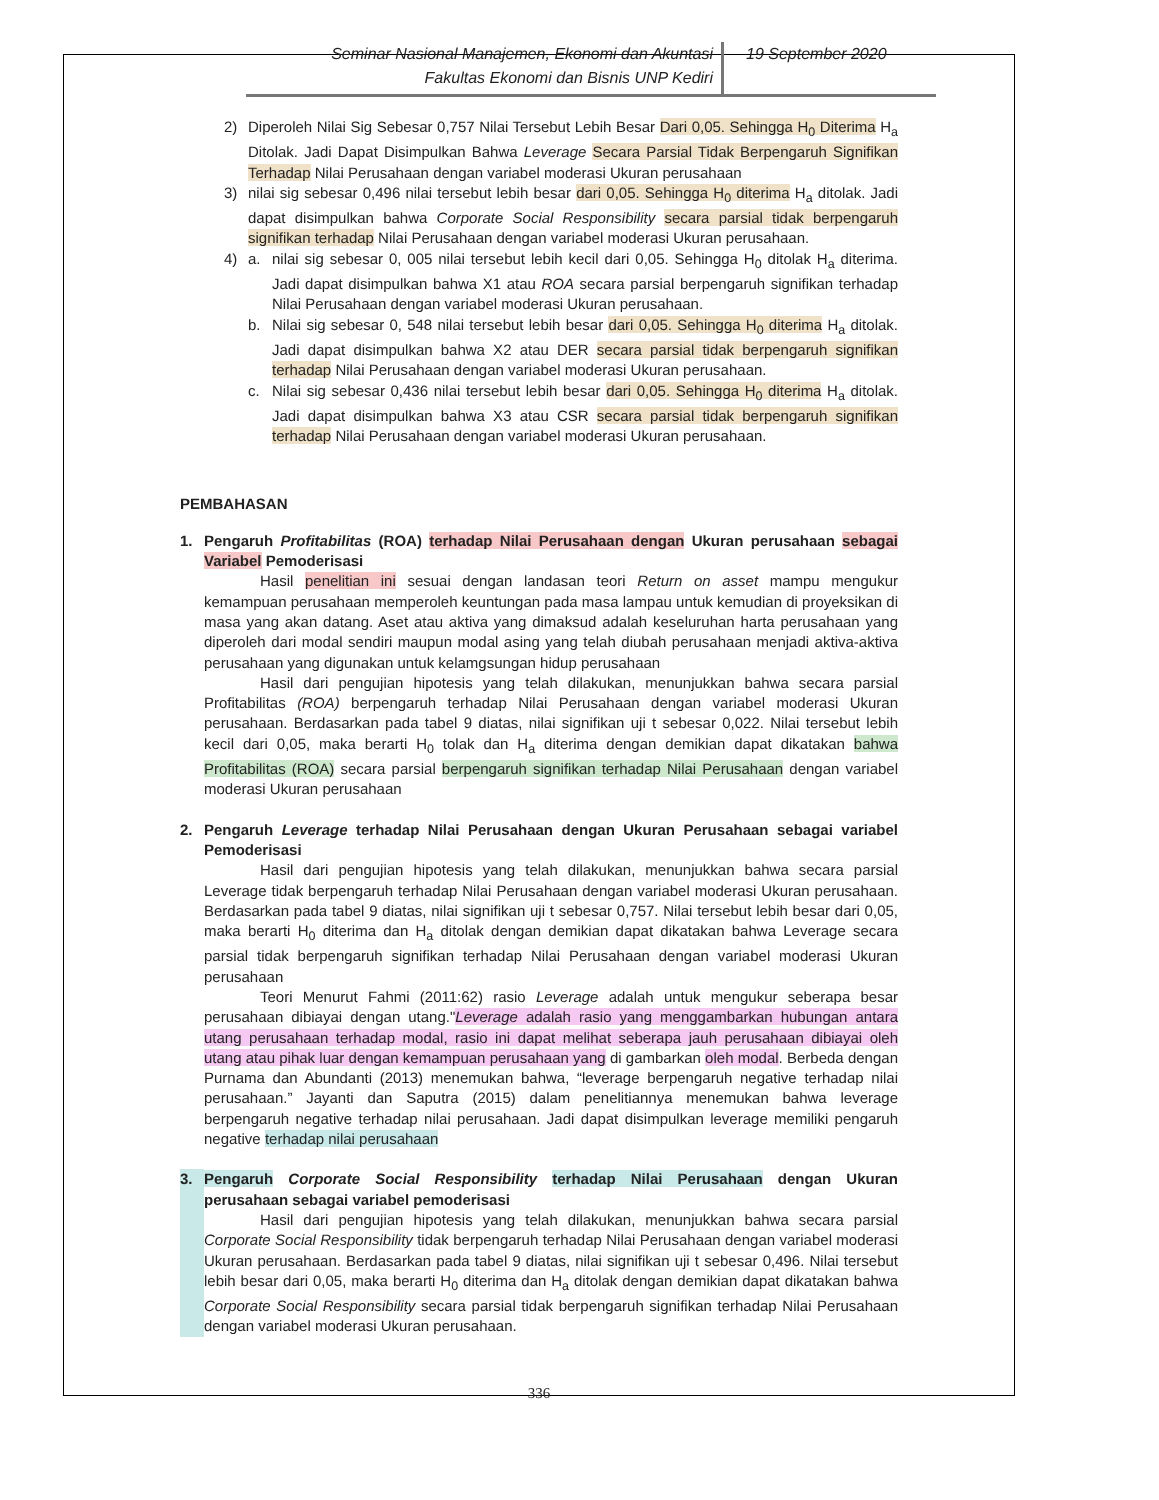Seminar Nasional Manajemen, Ekonomi dan Akuntasi
Fakultas Ekonomi dan Bisnis UNP Kediri
19 September 2020
2) Diperoleh Nilai Sig Sebesar 0,757 Nilai Tersebut Lebih Besar Dari 0,05. Sehingga H<sub>0</sub> Diterima H<sub>a</sub> Ditolak. Jadi Dapat Disimpulkan Bahwa Leverage Secara Parsial Tidak Berpengaruh Signifikan Terhadap Nilai Perusahaan dengan variabel moderasi Ukuran perusahaan
3) nilai sig sebesar 0,496 nilai tersebut lebih besar dari 0,05. Sehingga H<sub>0</sub> diterima H<sub>a</sub> ditolak. Jadi dapat disimpulkan bahwa Corporate Social Responsibility secara parsial tidak berpengaruh signifikan terhadap Nilai Perusahaan dengan variabel moderasi Ukuran perusahaan.
4) a. nilai sig sebesar 0, 005 nilai tersebut lebih kecil dari 0,05. Sehingga H<sub>0</sub> ditolak H<sub>a</sub> diterima. Jadi dapat disimpulkan bahwa X1 atau ROA secara parsial berpengaruh signifikan terhadap Nilai Perusahaan dengan variabel moderasi Ukuran perusahaan.
b. Nilai sig sebesar 0, 548 nilai tersebut lebih besar dari 0,05. Sehingga H<sub>0</sub> diterima H<sub>a</sub> ditolak. Jadi dapat disimpulkan bahwa X2 atau DER secara parsial tidak berpengaruh signifikan terhadap Nilai Perusahaan dengan variabel moderasi Ukuran perusahaan.
c. Nilai sig sebesar 0,436 nilai tersebut lebih besar dari 0,05. Sehingga H<sub>0</sub> diterima H<sub>a</sub> ditolak. Jadi dapat disimpulkan bahwa X3 atau CSR secara parsial tidak berpengaruh signifikan terhadap Nilai Perusahaan dengan variabel moderasi Ukuran perusahaan.
PEMBAHASAN
1. Pengaruh Profitabilitas (ROA) terhadap Nilai Perusahaan dengan Ukuran perusahaan sebagai Variabel Pemoderisasi
Hasil penelitian ini sesuai dengan landasan teori Return on asset mampu mengukur kemampuan perusahaan memperoleh keuntungan pada masa lampau untuk kemudian di proyeksikan di masa yang akan datang. Aset atau aktiva yang dimaksud adalah keseluruhan harta perusahaan yang diperoleh dari modal sendiri maupun modal asing yang telah diubah perusahaan menjadi aktiva-aktiva perusahaan yang digunakan untuk kelamgsungan hidup perusahaan
Hasil dari pengujian hipotesis yang telah dilakukan, menunjukkan bahwa secara parsial Profitabilitas (ROA) berpengaruh terhadap Nilai Perusahaan dengan variabel moderasi Ukuran perusahaan. Berdasarkan pada tabel 9 diatas, nilai signifikan uji t sebesar 0,022. Nilai tersebut lebih kecil dari 0,05, maka berarti H<sub>0</sub> tolak dan H<sub>a</sub> diterima dengan demikian dapat dikatakan bahwa Profitabilitas (ROA) secara parsial berpengaruh signifikan terhadap Nilai Perusahaan dengan variabel moderasi Ukuran perusahaan
2. Pengaruh Leverage terhadap Nilai Perusahaan dengan Ukuran Perusahaan sebagai variabel Pemoderisasi
Hasil dari pengujian hipotesis yang telah dilakukan, menunjukkan bahwa secara parsial Leverage tidak berpengaruh terhadap Nilai Perusahaan dengan variabel moderasi Ukuran perusahaan. Berdasarkan pada tabel 9 diatas, nilai signifikan uji t sebesar 0,757. Nilai tersebut lebih besar dari 0,05, maka berarti H<sub>0</sub> diterima dan H<sub>a</sub> ditolak dengan demikian dapat dikatakan bahwa Leverage secara parsial tidak berpengaruh signifikan terhadap Nilai Perusahaan dengan variabel moderasi Ukuran perusahaan
Teori Menurut Fahmi (2011:62) rasio Leverage adalah untuk mengukur seberapa besar perusahaan dibiayai dengan utang."Leverage adalah rasio yang menggambarkan hubungan antara utang perusahaan terhadap modal, rasio ini dapat melihat seberapa jauh perusahaan dibiayai oleh utang atau pihak luar dengan kemampuan perusahaan yang di gambarkan oleh modal. Berbeda dengan Purnama dan Abundanti (2013) menemukan bahwa, “leverage berpengaruh negative terhadap nilai perusahaan.” Jayanti dan Saputra (2015) dalam penelitiannya menemukan bahwa leverage berpengaruh negative terhadap nilai perusahaan. Jadi dapat disimpulkan leverage memiliki pengaruh negative terhadap nilai perusahaan
3. Pengaruh Corporate Social Responsibility terhadap Nilai Perusahaan dengan Ukuran perusahaan sebagai variabel pemoderisasi
Hasil dari pengujian hipotesis yang telah dilakukan, menunjukkan bahwa secara parsial Corporate Social Responsibility tidak berpengaruh terhadap Nilai Perusahaan dengan variabel moderasi Ukuran perusahaan. Berdasarkan pada tabel 9 diatas, nilai signifikan uji t sebesar 0,496. Nilai tersebut lebih besar dari 0,05, maka berarti H<sub>0</sub> diterima dan H<sub>a</sub> ditolak dengan demikian dapat dikatakan bahwa Corporate Social Responsibility secara parsial tidak berpengaruh signifikan terhadap Nilai Perusahaan dengan variabel moderasi Ukuran perusahaan.
336